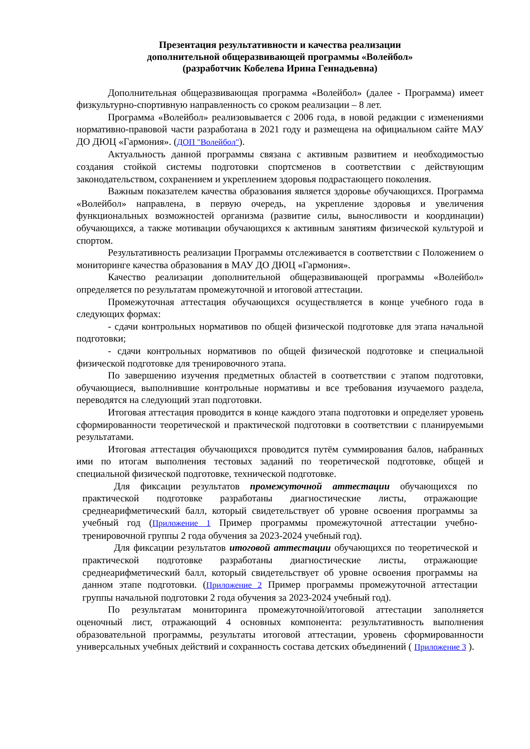Презентация результативности и качества реализации
дополнительной общеразвивающей программы «Волейбол»
(разработчик Кобелева Ирина Геннадьевна)
Дополнительная общеразвивающая программа «Волейбол» (далее - Программа) имеет физкультурно-спортивную направленность со сроком реализации – 8 лет.
Программа «Волейбол» реализовывается с 2006 года, в новой редакции с изменениями нормативно-правовой части разработана в 2021 году и размещена на официальном сайте МАУ ДО ДЮЦ «Гармония». (ДОП "Волейбол").
Актуальность данной программы связана с активным развитием и необходимостью создания стойкой системы подготовки спортсменов в соответствии с действующим законодательством, сохранением и укреплением здоровья подрастающего поколения.
Важным показателем качества образования является здоровье обучающихся. Программа «Волейбол» направлена, в первую очередь, на укрепление здоровья и увеличения функциональных возможностей организма (развитие силы, выносливости и координации) обучающихся, а также мотивации обучающихся к активным занятиям физической культурой и спортом.
Результативность реализации Программы отслеживается в соответствии с Положением о мониторинге качества образования в МАУ ДО ДЮЦ «Гармония».
Качество реализации дополнительной общеразвивающей программы «Волейбол» определяется по результатам промежуточной и итоговой аттестации.
Промежуточная аттестация обучающихся осуществляется в конце учебного года в следующих формах:
- сдачи контрольных нормативов по общей физической подготовке для этапа начальной подготовки;
- сдачи контрольных нормативов по общей физической подготовке и специальной физической подготовке для тренировочного этапа.
По завершению изучения предметных областей в соответствии с этапом подготовки, обучающиеся, выполнившие контрольные нормативы и все требования изучаемого раздела, переводятся на следующий этап подготовки.
Итоговая аттестация проводится в конце каждого этапа подготовки и определяет уровень сформированности теоретической и практической подготовки в соответствии с планируемыми результатами.
Итоговая аттестация обучающихся проводится путём суммирования балов, набранных ими по итогам выполнения тестовых заданий по теоретической подготовке, общей и специальной физической подготовке, технической подготовке.
Для фиксации результатов промежуточной аттестации обучающихся по практической подготовке разработаны диагностические листы, отражающие среднеарифметический балл, который свидетельствует об уровне освоения программы за учебный год (Приложение 1 Пример программы промежуточной аттестации учебно-тренировочной группы 2 года обучения за 2023-2024 учебный год).
Для фиксации результатов итоговой аттестации обучающихся по теоретической и практической подготовке разработаны диагностические листы, отражающие среднеарифметический балл, который свидетельствует об уровне освоения программы на данном этапе подготовки. (Приложение 2 Пример программы промежуточной аттестации группы начальной подготовки 2 года обучения за 2023-2024 учебный год).
По результатам мониторинга промежуточной/итоговой аттестации заполняется оценочный лист, отражающий 4 основных компонента: результативность выполнения образовательной программы, результаты итоговой аттестации, уровень сформированности универсальных учебных действий и сохранность состава детских объединений ( Приложение 3 ).